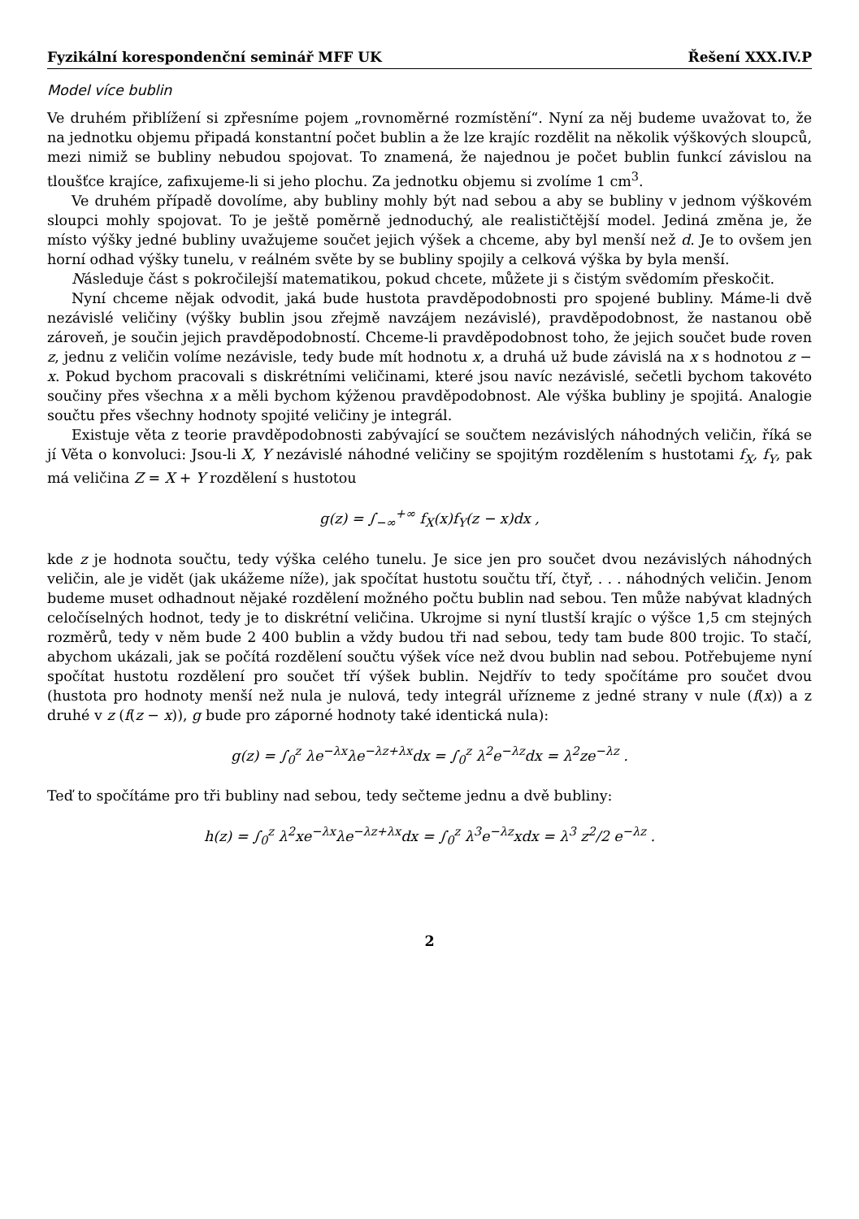Fyzikální korespondenční seminář MFF UK Řešení XXX.IV.P
Model více bublin
Ve druhém přiblížení si zpřesníme pojem „rovnoměrné rozmístění“. Nyní za něj budeme uvažovat to, že na jednotku objemu připadá konstantní počet bublin a že lze krajíc rozdělit na několik výškových sloupců, mezi nimiž se bubliny nebudou spojovat. To znamená, že najednou je počet bublin funkcí závislou na tloušťce krajíce, zafixujeme-li si jeho plochu. Za jednotku objemu si zvolíme 1 cm<sup>3</sup>.
Ve druhém případě dovolíme, aby bubliny mohly být nad sebou a aby se bubliny v jednom výškovém sloupci mohly spojovat. To je ještě poměrně jednoduchý, ale realističtější model. Jediná změna je, že místo výšky jedné bubliny uvažujeme součet jejich výšek a chceme, aby byl menší než d. Je to ovšem jen horní odhad výšky tunelu, v reálném světe by se bubliny spojily a celková výška by byla menší.
Následuje část s pokročilejší matematikou, pokud chcete, můžete ji s čistým svědomím přeskočit.
Nyní chceme nějak odvodit, jaká bude hustota pravděpodobnosti pro spojené bubliny. Máme-li dvě nezávislé veličiny (výšky bublin jsou zřejmě navzájem nezávislé), pravděpodobnost, že nastanou obě zároveň, je součin jejich pravděpodobností. Chceme-li pravděpodobnost toho, že jejich součet bude roven z, jednu z veličin volíme nezávisle, tedy bude mít hodnotu x, a druhá už bude závislá na x s hodnotou z − x. Pokud bychom pracovali s diskrétními veličinami, které jsou navíc nezávislé, sečetli bychom takovéto součiny přes všechna x a měli bychom kýženou pravděpodobnost. Ale výška bubliny je spojitá. Analogie součtu přes všechny hodnoty spojité veličiny je integrál.
Existuje věta z teorie pravděpodobnosti zabývající se součtem nezávislých náhodných veličin, říká se jí Věta o konvoluci: Jsou-li X, Y nezávislé náhodné veličiny se spojitým rozdělením s hustotami f<sub>X</sub>, f<sub>Y</sub>, pak má veličina Z = X + Y rozdělení s hustotou
g(z) = ∫<sub>−∞</sub><sup>+∞</sup> f<sub>X</sub>(x)f<sub>Y</sub>(z − x)dx ,
kde z je hodnota součtu, tedy výška celého tunelu. Je sice jen pro součet dvou nezávislých náhodných veličin, ale je vidět (jak ukážeme níže), jak spočítat hustotu součtu tří, čtyř, . . . náhodných veličin. Jenom budeme muset odhadnout nějaké rozdělení možného počtu bublin nad sebou. Ten může nabývat kladných celočíselných hodnot, tedy je to diskrétní veličina. Ukrojme si nyní tlustší krajíc o výšce 1,5 cm stejných rozměrů, tedy v něm bude 2 400 bublin a vždy budou tři nad sebou, tedy tam bude 800 trojic. To stačí, abychom ukázali, jak se počítá rozdělení součtu výšek více než dvou bublin nad sebou. Potřebujeme nyní spočítat hustotu rozdělení pro součet tří výšek bublin. Nejdřív to tedy spočítáme pro součet dvou (hustota pro hodnoty menší než nula je nulová, tedy integrál uřízneme z jedné strany v nule (f(x)) a z druhé v z (f(z − x)), g bude pro záporné hodnoty také identická nula):
g(z) = ∫<sub>0</sub><sup>z</sup> λe<sup>−λx</sup>λe<sup>−λz+λx</sup>dx = ∫<sub>0</sub><sup>z</sup> λ<sup>2</sup>e<sup>−λz</sup>dx = λ<sup>2</sup>ze<sup>−λz</sup> .
Teď to spočítáme pro tři bubliny nad sebou, tedy sečteme jednu a dvě bubliny:
h(z) = ∫<sub>0</sub><sup>z</sup> λ<sup>2</sup>xe<sup>−λx</sup>λe<sup>−λz+λx</sup>dx = ∫<sub>0</sub><sup>z</sup> λ<sup>3</sup>e<sup>−λz</sup>xdx = λ<sup>3</sup> z<sup>2</sup>/2 e<sup>−λz</sup> .
2